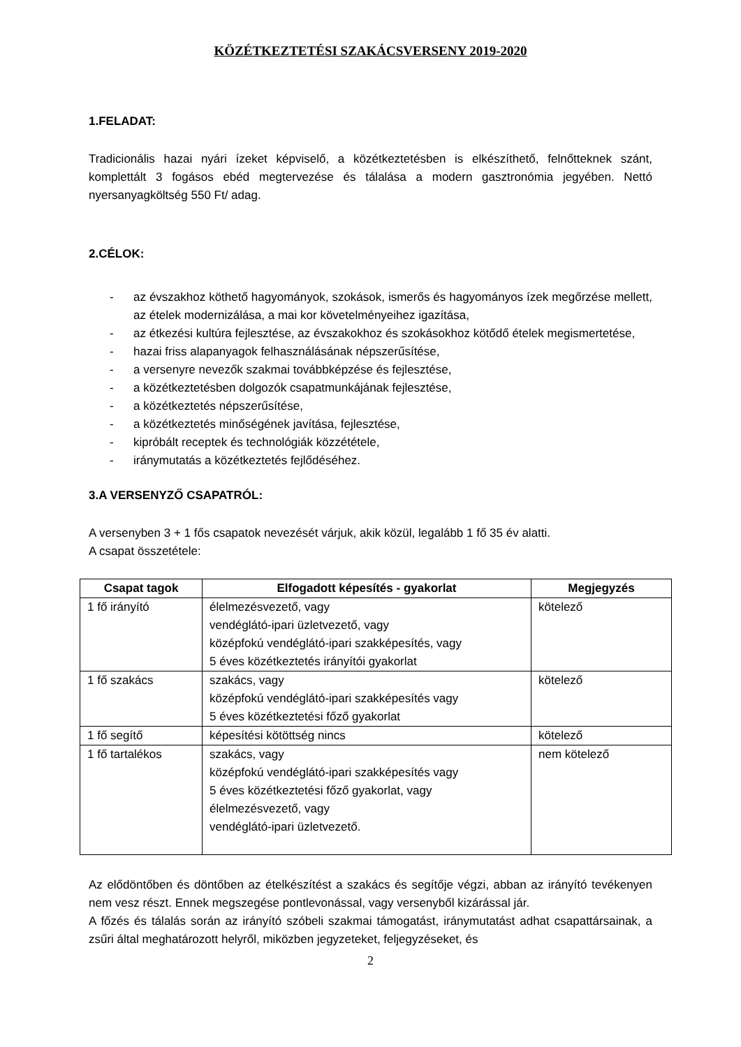KÖZÉTKEZTETÉSI SZAKÁCSVERSENY 2019-2020
1.FELADAT:
Tradicionális hazai nyári ízeket képviselő, a közétkeztetésben is elkészíthető, felnőtteknek szánt, komplettált 3 fogásos ebéd megtervezése és tálalása a modern gasztronómia jegyében. Nettó nyersanyagköltség 550 Ft/ adag.
2.CÉLOK:
- az évszakhoz köthető hagyományok, szokások, ismerős és hagyományos ízek megőrzése mellett, az ételek modernizálása, a mai kor követelményeihez igazítása,
- az étkezési kultúra fejlesztése, az évszakokhoz és szokásokhoz kötődő ételek megismertetése,
- hazai friss alapanyagok felhasználásának népszerűsítése,
- a versenyre nevezők szakmai továbbképzése és fejlesztése,
- a közétkeztetésben dolgozók csapatmunkájának fejlesztése,
- a közétkeztetés népszerűsítése,
- a közétkeztetés minőségének javítása, fejlesztése,
- kipróbált receptek és technológiák közzététele,
- iránymutatás a közétkeztetés fejlődéséhez.
3.A VERSENYZŐ CSAPATRÓL:
A versenyben 3 + 1 fős csapatok nevezését várjuk, akik közül, legalább 1 fő 35 év alatti.
A csapat összetétele:
| Csapat tagok | Elfogadott képesítés - gyakorlat | Megjegyzés |
| --- | --- | --- |
| 1 fő irányító | élelmezésvezető, vagy vendéglátó-ipari üzletvezető, vagy középfokú vendéglátó-ipari szakképesítés, vagy 5 éves közétkeztetés irányítói gyakorlat | kötelező |
| 1 fő szakács | szakács, vagy középfokú vendéglátó-ipari szakképesítés vagy 5 éves közétkeztetési főző gyakorlat | kötelező |
| 1 fő segítő | képesítési kötöttség nincs | kötelező |
| 1 fő tartalékos | szakács, vagy középfokú vendéglátó-ipari szakképesítés vagy 5 éves közétkeztetési főző gyakorlat, vagy élelmezésvezető, vagy vendéglátó-ipari üzletvezető. | nem kötelező |
Az elődöntőben és döntőben az ételkészítést a szakács és segítője végzi, abban az irányító tevékenyen nem vesz részt. Ennek megszegése pontlevonással, vagy versenyből kizárással jár.
A főzés és tálalás során az irányító szóbeli szakmai támogatást, iránymutatást adhat csapattársainak, a zsűri által meghatározott helyről, miközben jegyzeteket, feljegyzéseket, és
2